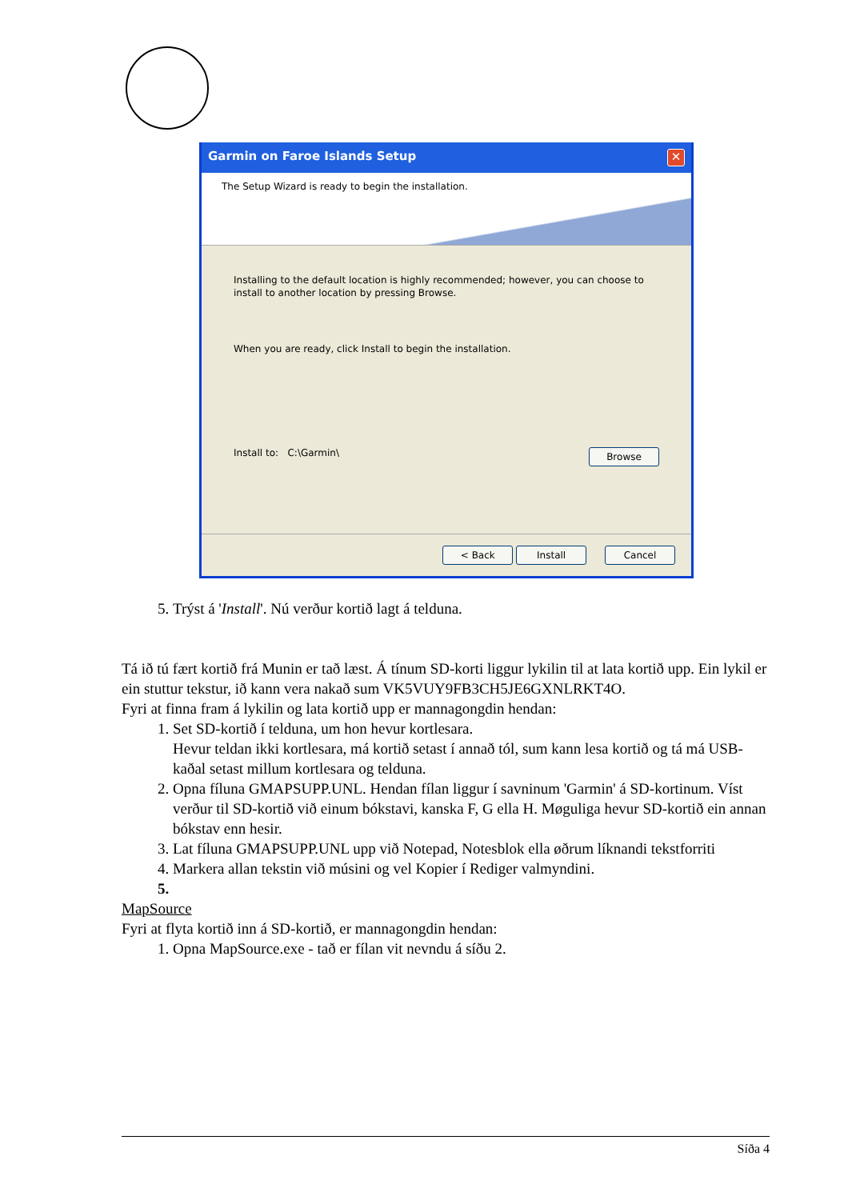Garmin on Faroe Islands Setup ✕
The Setup Wizard is ready to begin the installation.
Installing to the default location is highly recommended; however, you can choose to install to another location by pressing Browse.
When you are ready, click Install to begin the installation.
Install to: C:\Garmin\ Browse
< Back Install Cancel
5. Trýst á 'Install'. Nú verður kortið lagt á telduna.
Tá ið tú fært kortið frá Munin er tað læst. Á tínum SD-korti liggur lykilin til at lata kortið upp. Ein lykil er ein stuttur tekstur, ið kann vera nakað sum VK5VUY9FB3CH5JE6GXNLRKT4O.
Fyri at finna fram á lykilin og lata kortið upp er mannagongdin hendan:
1. Set SD-kortið í telduna, um hon hevur kortlesara.
Hevur teldan ikki kortlesara, má kortið setast í annað tól, sum kann lesa kortið og tá má USB-kaðal setast millum kortlesara og telduna.
2. Opna fíluna GMAPSUPP.UNL. Hendan fílan liggur í savninum 'Garmin' á SD-kortinum. Víst verður til SD-kortið við einum bókstavi, kanska F, G ella H. Møguliga hevur SD-kortið ein annan bókstav enn hesir.
3. Lat fíluna GMAPSUPP.UNL upp við Notepad, Notesblok ella øðrum líknandi tekstforriti
4. Markera allan tekstin við músini og vel Kopier í Rediger valmyndini.
MapSource
Fyri at flyta kortið inn á SD-kortið, er mannagongdin hendan:
1. Opna MapSource.exe - tað er fílan vit nevndu á síðu 2.
Síða 4